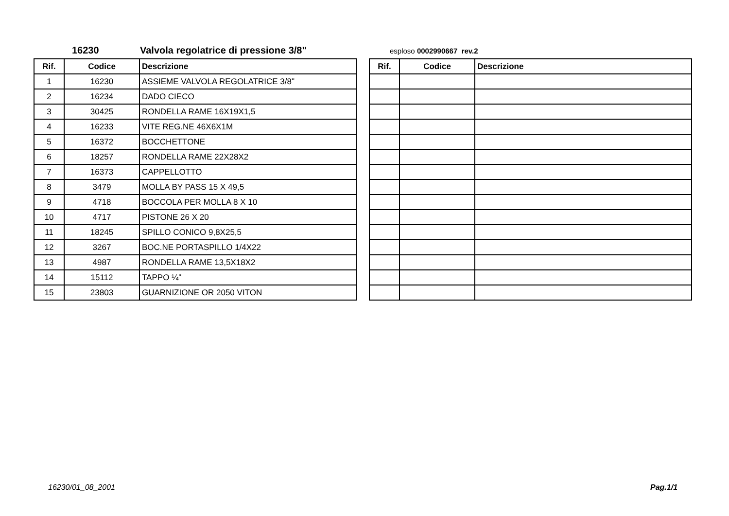16230 Valvola regolatrice di pressione 3/8" esploso 0002990667 rev.2
| Rif. | Codice | Descrizione |
| --- | --- | --- |
| 1 | 16230 | ASSIEME VALVOLA REGOLATRICE 3/8" |
| 2 | 16234 | DADO CIECO |
| 3 | 30425 | RONDELLA RAME 16X19X1,5 |
| 4 | 16233 | VITE REG.NE 46X6X1M |
| 5 | 16372 | BOCCHETTONE |
| 6 | 18257 | RONDELLA RAME 22X28X2 |
| 7 | 16373 | CAPPELLOTTO |
| 8 | 3479 | MOLLA BY PASS 15 X 49,5 |
| 9 | 4718 | BOCCOLA PER MOLLA 8 X 10 |
| 10 | 4717 | PISTONE 26 X 20 |
| 11 | 18245 | SPILLO CONICO 9,8X25,5 |
| 12 | 3267 | BOC.NE PORTASPILLO 1/4X22 |
| 13 | 4987 | RONDELLA RAME 13,5X18X2 |
| 14 | 15112 | TAPPO ¼" |
| 15 | 23803 | GUARNIZIONE OR 2050 VITON |
| Rif. | Codice | Descrizione |
| --- | --- | --- |
16230/01_08_2001 Pag.1/1